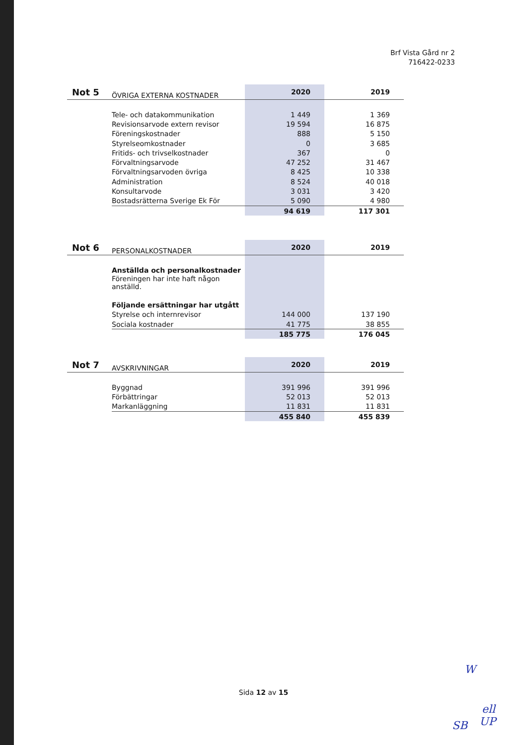Brf Vista Gård nr 2
716422-0233
| Not 5 | ÖVRIGA EXTERNA KOSTNADER | 2020 | 2019 |
| --- | --- | --- | --- |
| | Tele- och datakommunikation | 1 449 | 1 369 |
| | Revisionsarvode extern revisor | 19 594 | 16 875 |
| | Föreningskostnader | 888 | 5 150 |
| | Styrelseomkostnader | 0 | 3 685 |
| | Fritids- och trivselkostnader | 367 | 0 |
| | Förvaltningsarvode | 47 252 | 31 467 |
| | Förvaltningsarvoden övriga | 8 425 | 10 338 |
| | Administration | 8 524 | 40 018 |
| | Konsultarvode | 3 031 | 3 420 |
| | Bostadsrätterna Sverige Ek För | 5 090 | 4 980 |
| | | 94 619 | 117 301 |
| Not 6 | PERSONALKOSTNADER | 2020 | 2019 |
| --- | --- | --- | --- |
| | Anställda och personalkostnader | | |
| | Föreningen har inte haft någon anställd. | | |
| | Följande ersättningar har utgått | | |
| | Styrelse och internrevisor | 144 000 | 137 190 |
| | Sociala kostnader | 41 775 | 38 855 |
| | | 185 775 | 176 045 |
| Not 7 | AVSKRIVNINGAR | 2020 | 2019 |
| --- | --- | --- | --- |
| | Byggnad | 391 996 | 391 996 |
| | Förbättringar | 52 013 | 52 013 |
| | Markanläggning | 11 831 | 11 831 |
| | | 455 840 | 455 839 |
Sida 12 av 15
W
ell
SB UP